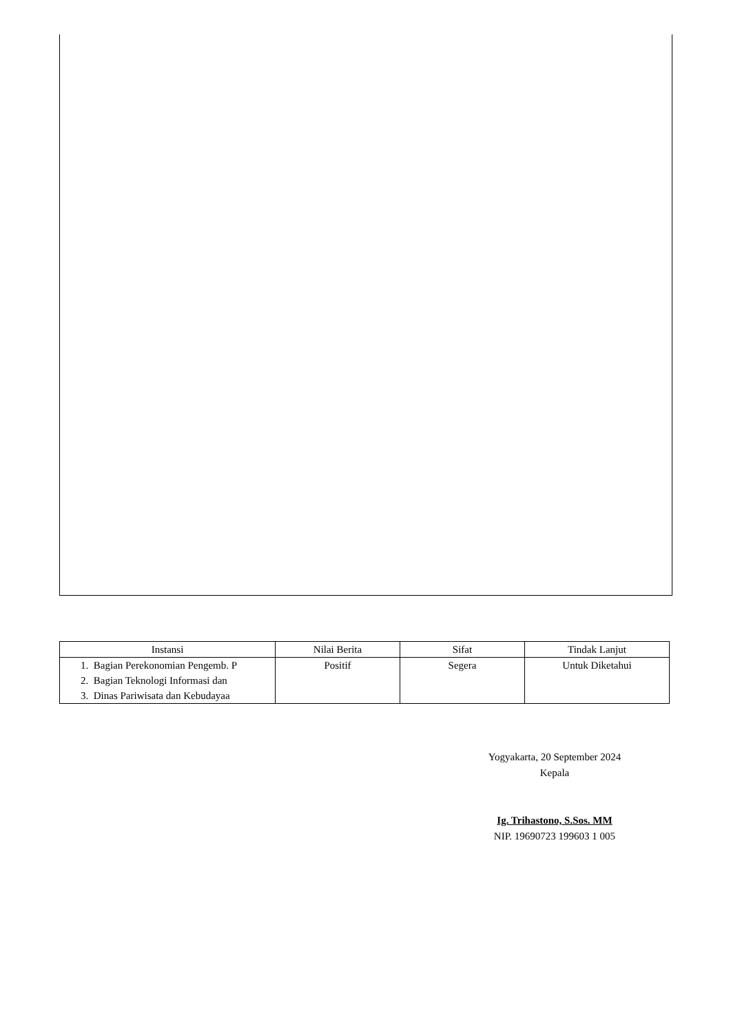| Instansi | Nilai Berita | Sifat | Tindak Lanjut |
| --- | --- | --- | --- |
| 1. Bagian Perekonomian Pengemb. P 2. Bagian Teknologi Informasi dan 3. Dinas Pariwisata dan Kebudayaa | Positif | Segera | Untuk Diketahui |
Yogyakarta, 20 September 2024
Kepala
Ig. Trihastono, S.Sos. MM
NIP. 19690723 199603 1 005